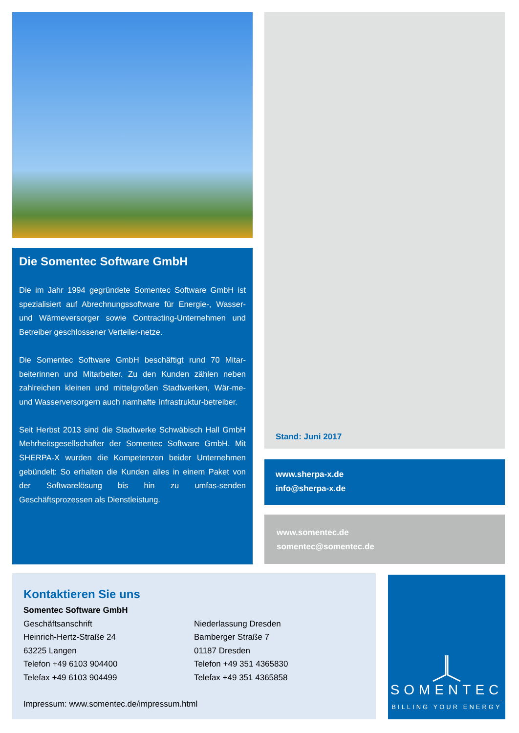Die Somentec Software GmbH
Die im Jahr 1994 gegründete Somentec Software GmbH ist spezialisiert auf Abrechnungssoftware für Energie-, Wasser- und Wärmeversorger sowie Contracting-Unternehmen und Betreiber geschlossener Verteiler-netze.
Die Somentec Software GmbH beschäftigt rund 70 Mitar-beiterinnen und Mitarbeiter. Zu den Kunden zählen neben zahlreichen kleinen und mittelgroßen Stadtwerken, Wär-me- und Wasserversorgern auch namhafte Infrastruktur-betreiber.
Seit Herbst 2013 sind die Stadtwerke Schwäbisch Hall GmbH Mehrheitsgesellschafter der Somentec Software GmbH. Mit SHERPA-X wurden die Kompetenzen beider Unternehmen gebündelt: So erhalten die Kunden alles in einem Paket von der Softwarelösung bis hin zu umfas-senden Geschäftsprozessen als Dienstleistung.
Stand: Juni 2017
www.sherpa-x.de
info@sherpa-x.de
www.somentec.de
somentec@somentec.de
Kontaktieren Sie uns
Somentec Software GmbH
Geschäftsanschrift
Heinrich-Hertz-Straße 24
63225 Langen
Telefon +49 6103 904400
Telefax +49 6103 904499
Niederlassung Dresden
Bamberger Straße 7
01187 Dresden
Telefon +49 351 4365830
Telefax +49 351 4365858
Impressum: www.somentec.de/impressum.html
SOMENTEC
BILLING YOUR ENERGY